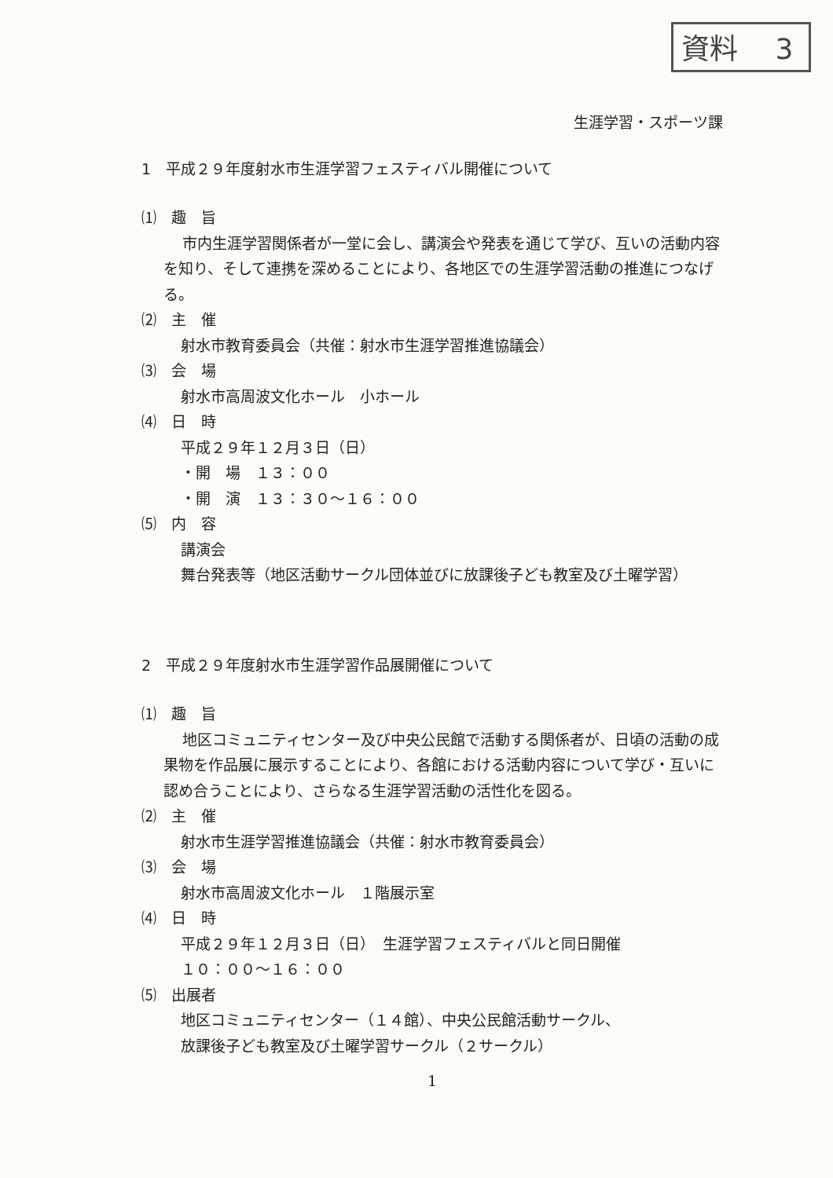資料　 3
生涯学習・スポーツ課
1　平成２９年度射水市生涯学習フェスティバル開催について
⑴　趣　旨
市内生涯学習関係者が一堂に会し、講演会や発表を通じて学び、互いの活動内容を知り、そして連携を深めることにより、各地区での生涯学習活動の推進につなげる。
⑵　主　催
射水市教育委員会（共催：射水市生涯学習推進協議会）
⑶　会　場
射水市高周波文化ホール　小ホール
⑷　日　時
平成２９年１２月３日（日）
・開　場　１３：００
・開　演　１３：３０～１６：００
⑸　内　容
講演会
舞台発表等（地区活動サークル団体並びに放課後子ども教室及び土曜学習）
2　平成２９年度射水市生涯学習作品展開催について
⑴　趣　旨
地区コミュニティセンター及び中央公民館で活動する関係者が、日頃の活動の成果物を作品展に展示することにより、各館における活動内容について学び・互いに認め合うことにより、さらなる生涯学習活動の活性化を図る。
⑵　主　催
射水市生涯学習推進協議会（共催：射水市教育委員会）
⑶　会　場
射水市高周波文化ホール　１階展示室
⑷　日　時
平成２９年１２月３日（日）　生涯学習フェスティバルと同日開催
１０：００～１６：００
⑸　出展者
地区コミュニティセンター（１４館）、中央公民館活動サークル、
放課後子ども教室及び土曜学習サークル（２サークル）
1